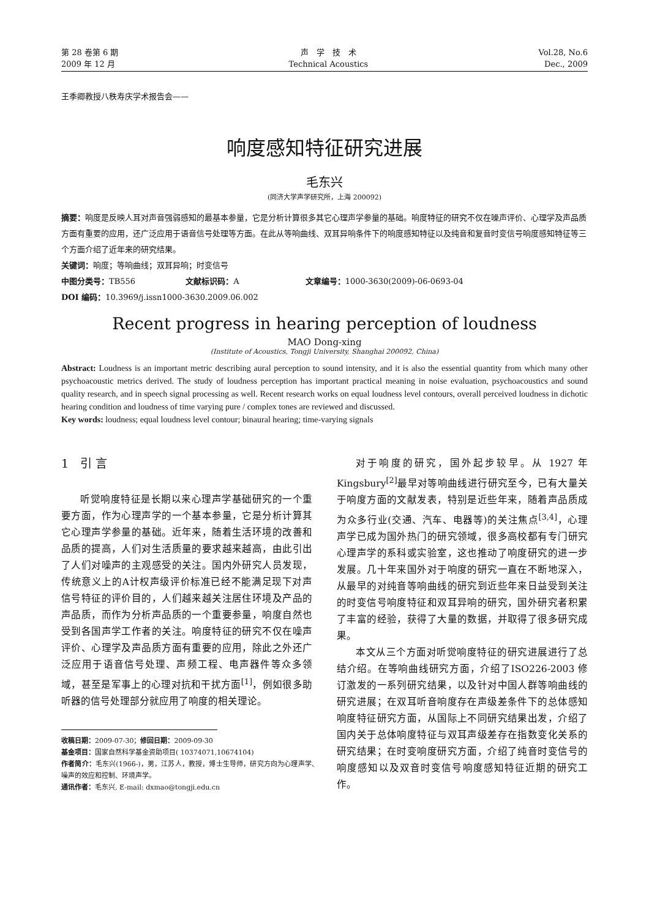第 28 卷第 6 期
2009 年 12 月
声　学　技　术
Technical Acoustics
Vol.28, No.6
Dec., 2009
王季卿教授八秩寿庆学术报告会——
响度感知特征研究进展
毛东兴
(同济大学声学研究所，上海 200092)
摘要：响度是反映人耳对声音强弱感知的最基本参量，它是分析计算很多其它心理声学参量的基础。响度特征的研究不仅在噪声评价、心理学及声品质方面有重要的应用，还广泛应用于语音信号处理等方面。在此从等响曲线、双耳异响条件下的响度感知特征以及纯音和复音时变信号响度感知特征等三个方面介绍了近年来的研究结果。
关键词：响度；等响曲线；双耳异响；时变信号
中图分类号：TB556 　　　　　　文献标识码：A 　　　　　　　　文章编号：1000-3630(2009)-06-0693-04
DOI 编码：10.3969/j.issn1000-3630.2009.06.002
Recent progress in hearing perception of loudness
MAO Dong-xing
(Institute of Acoustics, Tongji University, Shanghai 200092, China)
Abstract: Loudness is an important metric describing aural perception to sound intensity, and it is also the essential quantity from which many other psychoacoustic metrics derived. The study of loudness perception has important practical meaning in noise evaluation, psychoacoustics and sound quality research, and in speech signal processing as well. Recent research works on equal loudness level contours, overall perceived loudness in dichotic hearing condition and loudness of time varying pure / complex tones are reviewed and discussed.
Key words: loudness; equal loudness level contour; binaural hearing; time-varying signals
1　引 言
听觉响度特征是长期以来心理声学基础研究的一个重要方面，作为心理声学的一个基本参量，它是分析计算其它心理声学参量的基础。近年来，随着生活环境的改善和品质的提高，人们对生活质量的要求越来越高，由此引出了人们对噪声的主观感受的关注。国内外研究人员发现，传统意义上的A计权声级评价标准已经不能满足现下对声信号特征的评价目的，人们越来越关注居住环境及产品的声品质，而作为分析声品质的一个重要参量，响度自然也受到各国声学工作者的关注。响度特征的研究不仅在噪声评价、心理学及声品质方面有重要的应用，除此之外还广泛应用于语音信号处理、声频工程、电声器件等众多领域，甚至是军事上的心理对抗和干扰方面<sup>[1]</sup>，例如很多助听器的信号处理部分就应用了响度的相关理论。
收稿日期：2009-07-30；修回日期：2009-09-30
基金项目：国家自然科学基金资助项目( 10374071,10674104)
作者简介：毛东兴(1966-)，男，江苏人，教授，博士生导师，研究方向为心理声学、噪声的效应和控制、环境声学。
通讯作者：毛东兴, E-mail: dxmao@tongji.edu.cn
对于响度的研究，国外起步较早。从 1927 年 Kingsbury<sup>[2]</sup>最早对等响曲线进行研究至今，已有大量关于响度方面的文献发表，特别是近些年来，随着声品质成为众多行业(交通、汽车、电器等)的关注焦点<sup>[3,4]</sup>，心理声学已成为国外热门的研究领域，很多高校都有专门研究心理声学的系科或实验室，这也推动了响度研究的进一步发展。几十年来国外对于响度的研究一直在不断地深入，从最早的对纯音等响曲线的研究到近些年来日益受到关注的时变信号响度特征和双耳异响的研究，国外研究者积累了丰富的经验，获得了大量的数据，并取得了很多研究成果。
本文从三个方面对听觉响度特征的研究进展进行了总结介绍。在等响曲线研究方面，介绍了ISO226-2003 修订激发的一系列研究结果，以及针对中国人群等响曲线的研究进展；在双耳听音响度存在声级差条件下的总体感知响度特征研究方面，从国际上不同研究结果出发，介绍了国内关于总体响度特征与双耳声级差存在指数变化关系的研究结果；在时变响度研究方面，介绍了纯音时变信号的响度感知以及双音时变信号响度感知特征近期的研究工作。